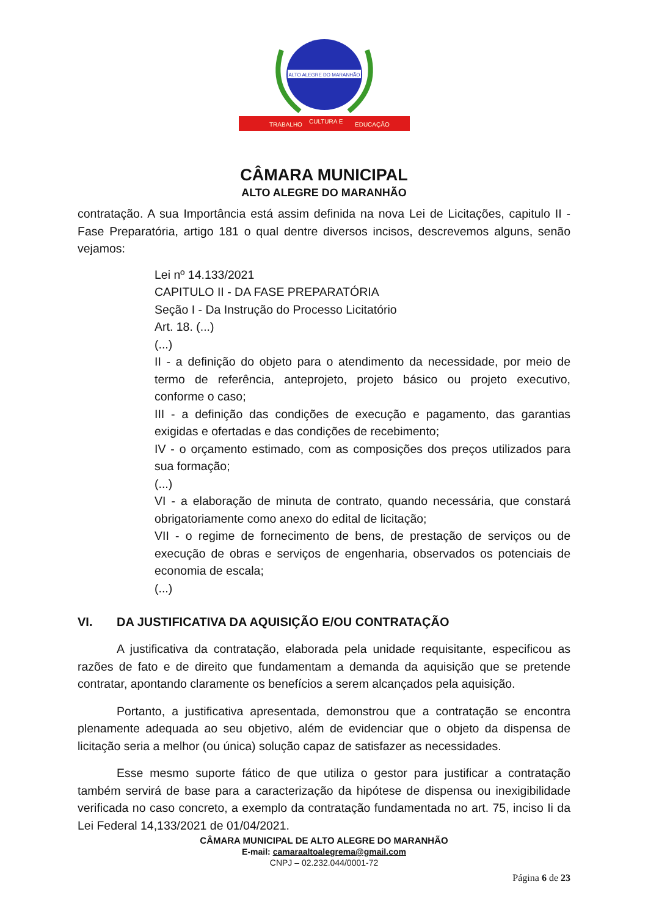ALTO ALEGRE DO MARANHÃO
TRABALHO
CULTURA E
EDUCAÇÃO
CÂMARA MUNICIPAL
ALTO ALEGRE DO MARANHÃO
contratação. A sua Importância está assim definida na nova Lei de Licitações, capitulo II - Fase Preparatória, artigo 181 o qual dentre diversos incisos, descrevemos alguns, senão vejamos:
Lei nº 14.133/2021
CAPITULO II - DA FASE PREPARATÓRIA
Seção I - Da Instrução do Processo Licitatório
Art. 18. (...)
(...)
II - a definição do objeto para o atendimento da necessidade, por meio de termo de referência, anteprojeto, projeto básico ou projeto executivo, conforme o caso;
III - a definição das condições de execução e pagamento, das garantias exigidas e ofertadas e das condições de recebimento;
IV - o orçamento estimado, com as composições dos preços utilizados para sua formação;
(...)
VI - a elaboração de minuta de contrato, quando necessária, que constará obrigatoriamente como anexo do edital de licitação;
VII - o regime de fornecimento de bens, de prestação de serviços ou de execução de obras e serviços de engenharia, observados os potenciais de economia de escala;
(...)
VI. DA JUSTIFICATIVA DA AQUISIÇÃO E/OU CONTRATAÇÃO
A justificativa da contratação, elaborada pela unidade requisitante, especificou as razões de fato e de direito que fundamentam a demanda da aquisição que se pretende contratar, apontando claramente os benefícios a serem alcançados pela aquisição.
Portanto, a justificativa apresentada, demonstrou que a contratação se encontra plenamente adequada ao seu objetivo, além de evidenciar que o objeto da dispensa de licitação seria a melhor (ou única) solução capaz de satisfazer as necessidades.
Esse mesmo suporte fático de que utiliza o gestor para justificar a contratação também servirá de base para a caracterização da hipótese de dispensa ou inexigibilidade verificada no caso concreto, a exemplo da contratação fundamentada no art. 75, inciso Ii da Lei Federal 14,133/2021 de 01/04/2021.
CÂMARA MUNICIPAL DE ALTO ALEGRE DO MARANHÃO
E-mail: camaraaltoalegrema@gmail.com
CNPJ – 02.232.044/0001-72
Página 6 de 23